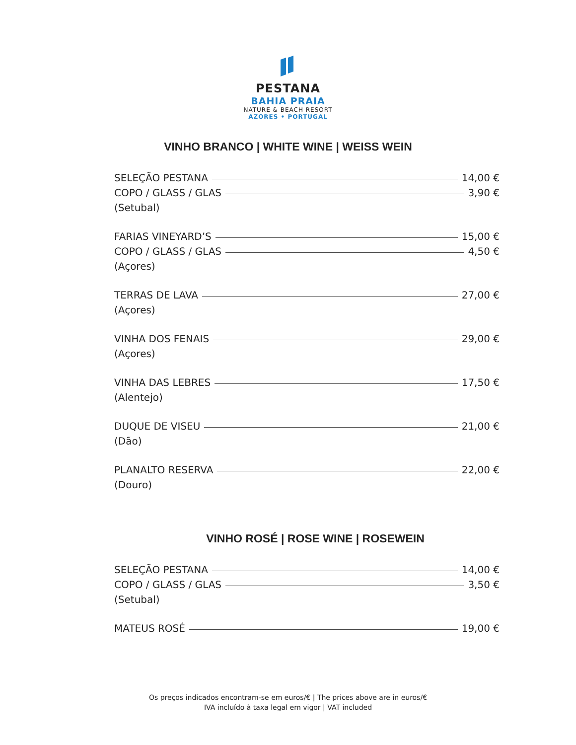PESTANA
BAHIA PRAIA
NATURE & BEACH RESORT
AZORES • PORTUGAL
VINHO BRANCO | WHITE WINE | WEISS WEIN
SELEÇÃO PESTANA 14,00 €
COPO / GLASS / GLAS 3,90 €
(Setubal)
FARIAS VINEYARD’S 15,00 €
COPO / GLASS / GLAS 4,50 €
(Açores)
TERRAS DE LAVA 27,00 €
(Açores)
VINHA DOS FENAIS 29,00 €
(Açores)
VINHA DAS LEBRES 17,50 €
(Alentejo)
DUQUE DE VISEU 21,00 €
(Dão)
PLANALTO RESERVA 22,00 €
(Douro)
VINHO ROSÉ | ROSE WINE | ROSEWEIN
SELEÇÃO PESTANA 14,00 €
COPO / GLASS / GLAS 3,50 €
(Setubal)
MATEUS ROSÉ 19,00 €
Os preços indicados encontram-se em euros/€ | The prices above are in euros/€
IVA incluído à taxa legal em vigor | VAT included